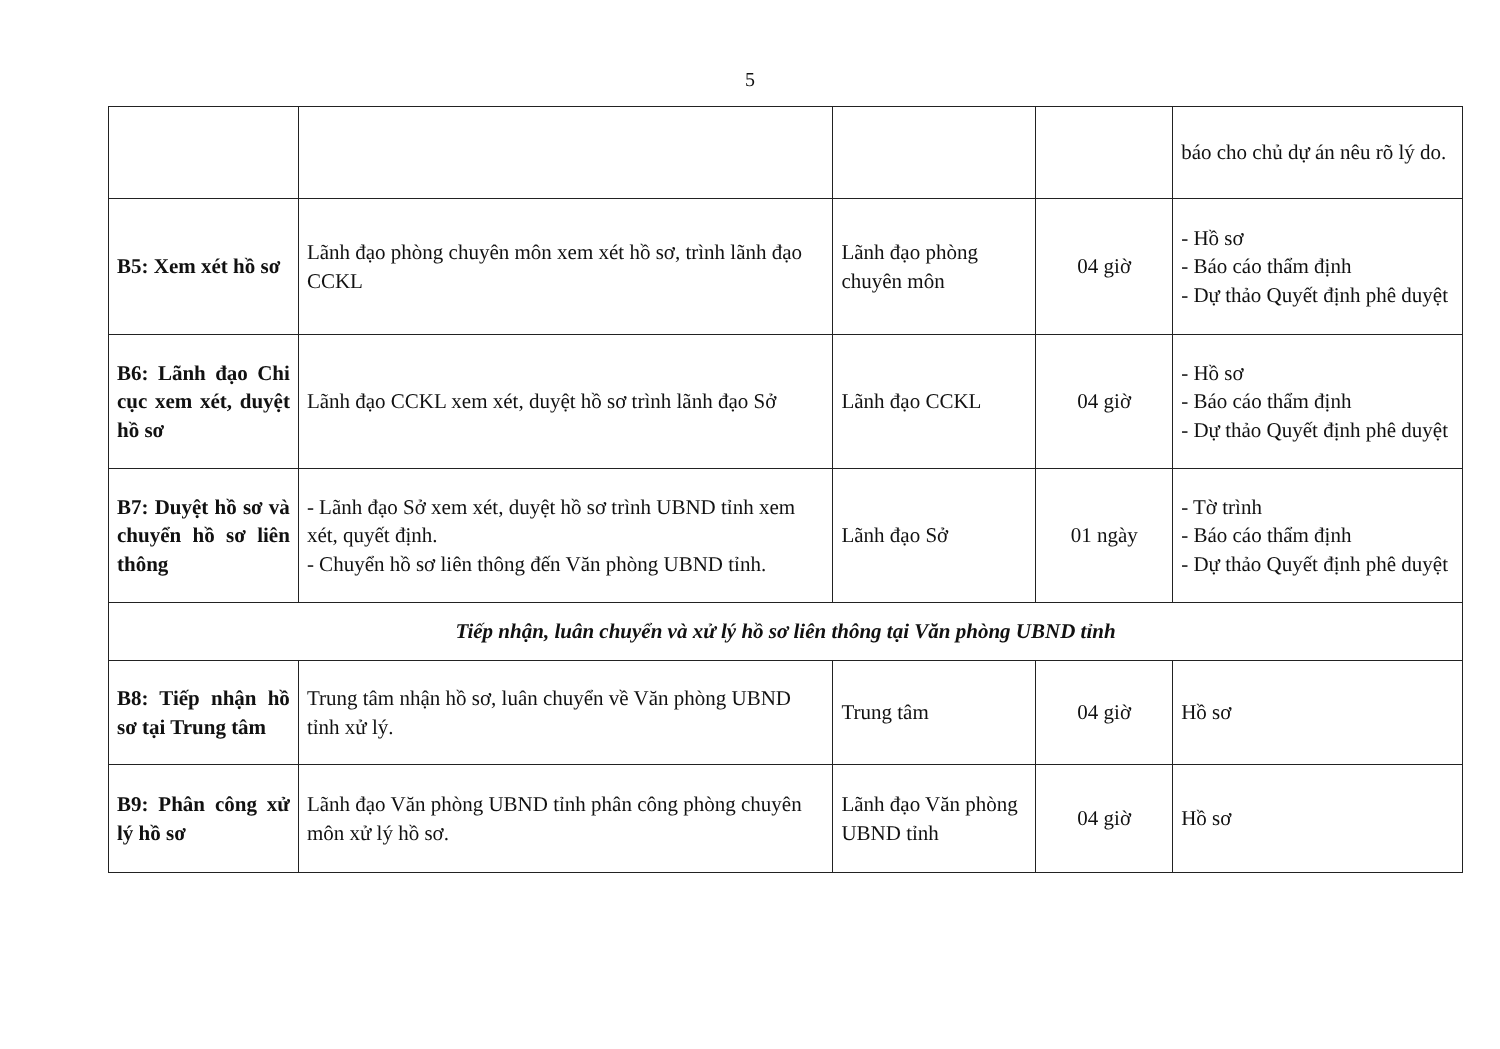5
| | | | | báo cho chủ dự án nêu rõ lý do. |
| B5: Xem xét hồ sơ | Lãnh đạo phòng chuyên môn xem xét hồ sơ, trình lãnh đạo CCKL | Lãnh đạo phòng chuyên môn | 04 giờ | - Hồ sơ - Báo cáo thẩm định - Dự thảo Quyết định phê duyệt |
| B6: Lãnh đạo Chi cục xem xét, duyệt hồ sơ | Lãnh đạo CCKL xem xét, duyệt hồ sơ trình lãnh đạo Sở | Lãnh đạo CCKL | 04 giờ | - Hồ sơ - Báo cáo thẩm định - Dự thảo Quyết định phê duyệt |
| B7: Duyệt hồ sơ và chuyển hồ sơ liên thông | - Lãnh đạo Sở xem xét, duyệt hồ sơ trình UBND tỉnh xem xét, quyết định. - Chuyển hồ sơ liên thông đến Văn phòng UBND tỉnh. | Lãnh đạo Sở | 01 ngày | - Tờ trình - Báo cáo thẩm định - Dự thảo Quyết định phê duyệt |
| Tiếp nhận, luân chuyển và xử lý hồ sơ liên thông tại Văn phòng UBND tỉnh | | | | |
| B8: Tiếp nhận hồ sơ tại Trung tâm | Trung tâm nhận hồ sơ, luân chuyển về Văn phòng UBND tỉnh xử lý. | Trung tâm | 04 giờ | Hồ sơ |
| B9: Phân công xử lý hồ sơ | Lãnh đạo Văn phòng UBND tỉnh phân công phòng chuyên môn xử lý hồ sơ. | Lãnh đạo Văn phòng UBND tỉnh | 04 giờ | Hồ sơ |